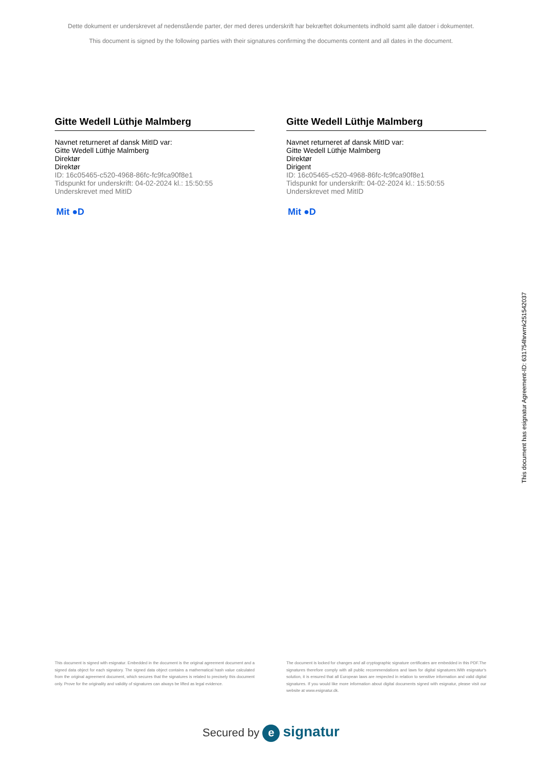Dette dokument er underskrevet af nedenstående parter, der med deres underskrift har bekræftet dokumentets indhold samt alle datoer i dokumentet.
This document is signed by the following parties with their signatures confirming the documents content and all dates in the document.
Gitte Wedell Lüthje Malmberg
Navnet returneret af dansk MitID var:
Gitte Wedell Lüthje Malmberg
Direktør
Direktør
ID: 16c05465-c520-4968-86fc-fc9fca90f8e1
Tidspunkt for underskrift: 04-02-2024 kl.: 15:50:55
Underskrevet med MitID
Mit ●D
Gitte Wedell Lüthje Malmberg
Navnet returneret af dansk MitID var:
Gitte Wedell Lüthje Malmberg
Direktør
Dirigent
ID: 16c05465-c520-4968-86fc-fc9fca90f8e1
Tidspunkt for underskrift: 04-02-2024 kl.: 15:50:55
Underskrevet med MitID
Mit ●D
This document has esignatur Agreement-ID: 631754hrwmk251542037
This document is signed with esignatur. Embedded in the document is the original agreement document and a signed data object for each signatory. The signed data object contains a mathematical hash value calculated from the original agreement document, which secures that the signatures is related to precisely this document only. Prove for the originality and validity of signatures can always be lifted as legal evidence.
The document is locked for changes and all cryptographic signature certificates are embedded in this PDF.The signatures therefore comply with all public recommendations and laws for digital signatures.With esignatur's solution, it is ensured that all European laws are respected in relation to sensitive information and valid digital signatures. If you would like more information about digital documents signed with esignatur, please visit our website at www.esignatur.dk.
Secured by e signatur